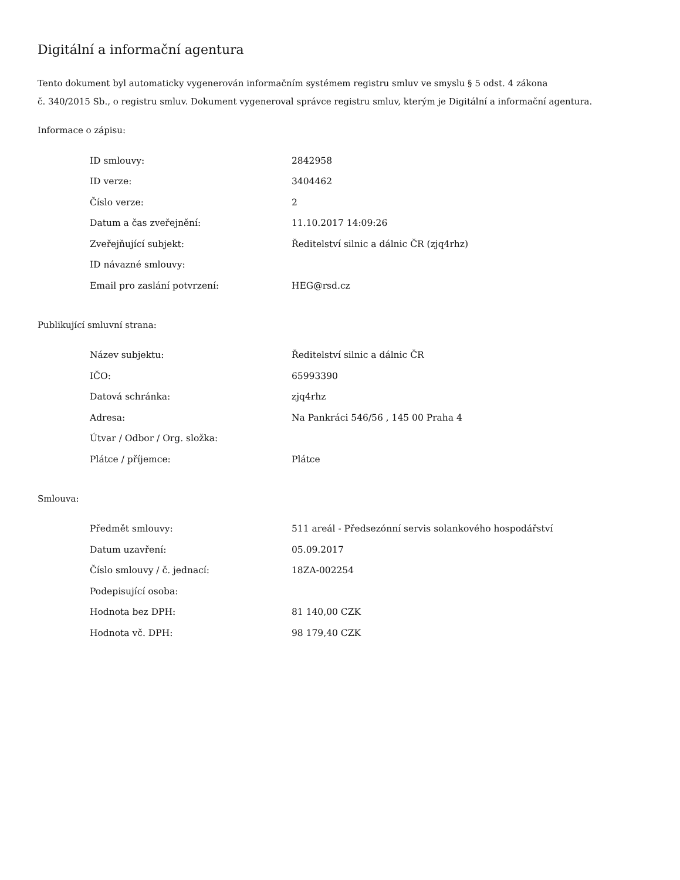Digitální a informační agentura
Tento dokument byl automaticky vygenerován informačním systémem registru smluv ve smyslu § 5 odst. 4 zákona
č. 340/2015 Sb., o registru smluv. Dokument vygeneroval správce registru smluv, kterým je Digitální a informační agentura.
Informace o zápisu:
| ID smlouvy: | 2842958 |
| ID verze: | 3404462 |
| Číslo verze: | 2 |
| Datum a čas zveřejnění: | 11.10.2017 14:09:26 |
| Zveřejňující subjekt: | Ředitelství silnic a dálnic ČR (zjq4rhz) |
| ID návazné smlouvy: | |
| Email pro zaslání potvrzení: | HEG@rsd.cz |
Publikující smluvní strana:
| Název subjektu: | Ředitelství silnic a dálnic ČR |
| IČO: | 65993390 |
| Datová schránka: | zjq4rhz |
| Adresa: | Na Pankráci 546/56 , 145 00 Praha 4 |
| Útvar / Odbor / Org. složka: | |
| Plátce / příjemce: | Plátce |
Smlouva:
| Předmět smlouvy: | 511 areál - Předsezónní servis solankového hospodářství |
| Datum uzavření: | 05.09.2017 |
| Číslo smlouvy / č. jednací: | 18ZA-002254 |
| Podepisující osoba: | |
| Hodnota bez DPH: | 81 140,00 CZK |
| Hodnota vč. DPH: | 98 179,40 CZK |